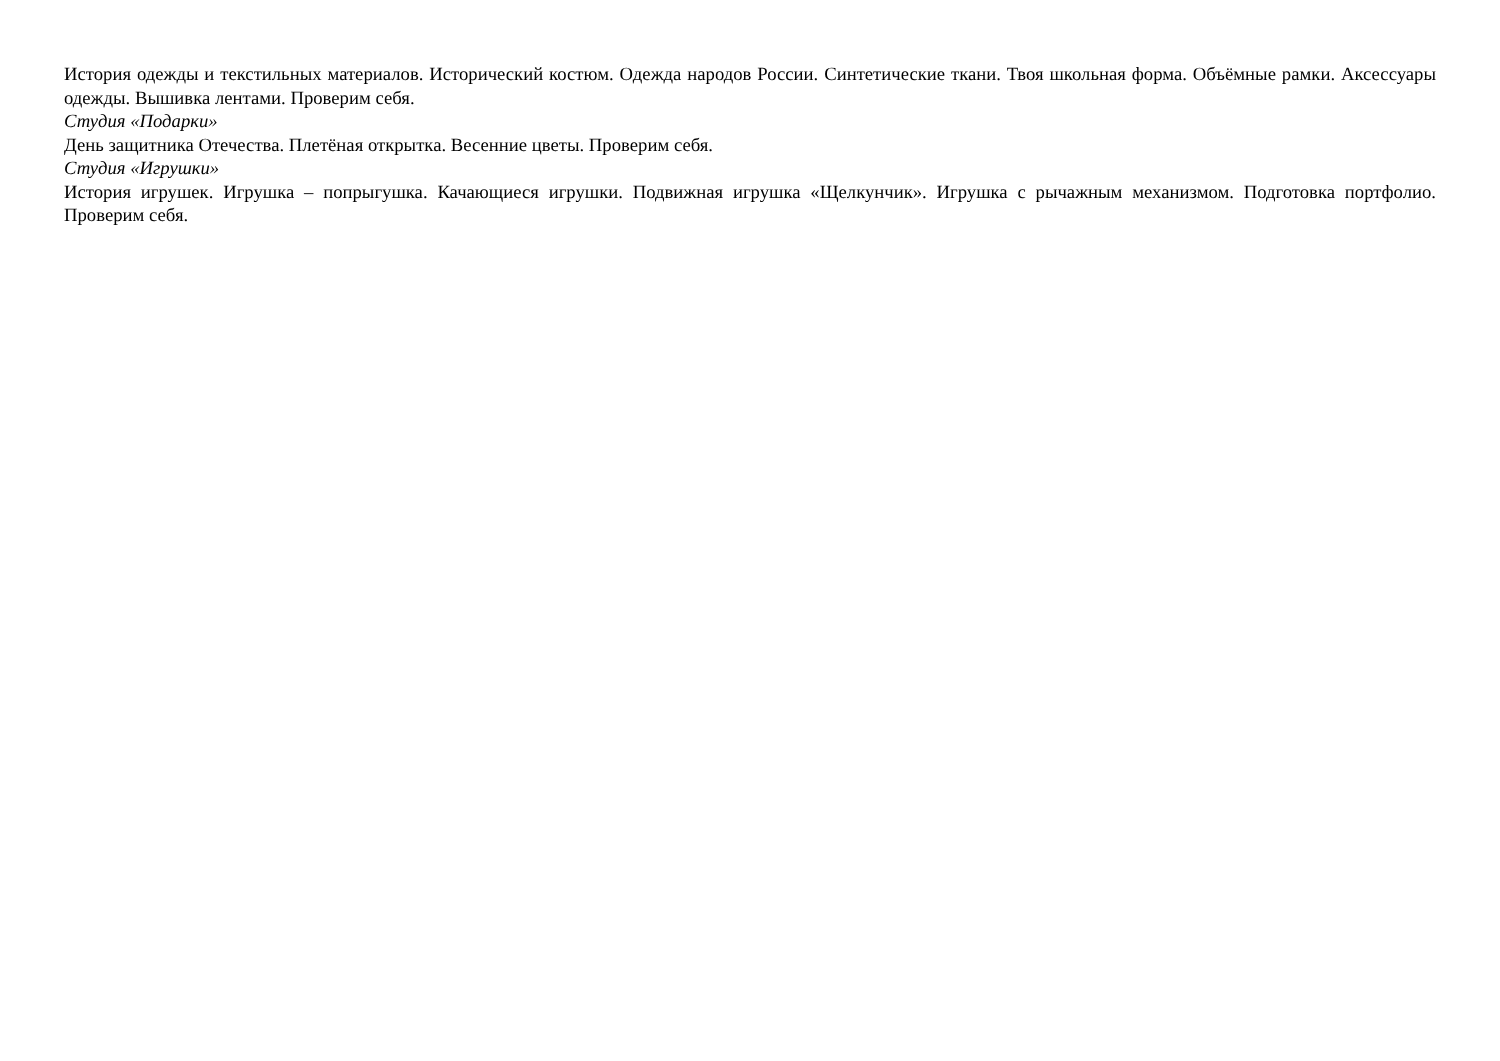История одежды и текстильных материалов. Исторический костюм. Одежда народов России. Синтетические ткани. Твоя школьная форма. Объёмные рамки. Аксессуары одежды. Вышивка лентами. Проверим себя.
Студия «Подарки»
День защитника Отечества. Плетёная открытка. Весенние цветы. Проверим себя.
Студия «Игрушки»
История игрушек. Игрушка – попрыгушка. Качающиеся игрушки. Подвижная игрушка «Щелкунчик». Игрушка с рычажным механизмом. Подготовка портфолио. Проверим себя.